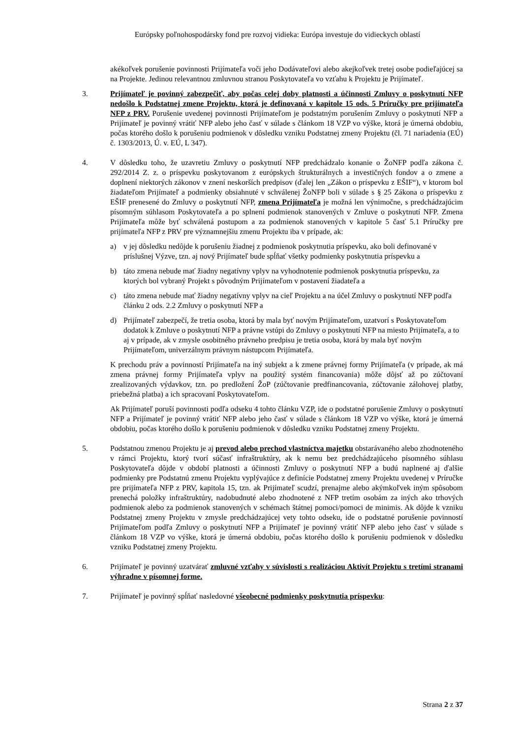Európsky poľnohospodársky fond pre rozvoj vidieka: Európa investuje do vidieckych oblastí
akékoľvek porušenie povinnosti Prijímateľa voči jeho Dodávateľovi alebo akejkoľvek tretej osobe podieľajúcej sa na Projekte. Jedinou relevantnou zmluvnou stranou Poskytovateľa vo vzťahu k Projektu je Prijímateľ.
3. Prijímateľ je povinný zabezpečiť, aby počas celej doby platnosti a účinnosti Zmluvy o poskytnutí NFP nedošlo k Podstatnej zmene Projektu, ktorá je definovaná v kapitole 15 ods. 5 Príručky pre prijímateľa NFP z PRV. Porušenie uvedenej povinnosti Prijímateľom je podstatným porušením Zmluvy o poskytnutí NFP a Prijímateľ je povinný vrátiť NFP alebo jeho časť v súlade s článkom 18 VZP vo výške, ktorá je úmerná obdobiu, počas ktorého došlo k porušeniu podmienok v dôsledku vzniku Podstatnej zmeny Projektu (čl. 71 nariadenia (EÚ) č. 1303/2013, Ú. v. EÚ, L 347).
4. V dôsledku toho, že uzavretiu Zmluvy o poskytnutí NFP predchádzalo konanie o ŽoNFP podľa zákona č. 292/2014 Z. z. o príspevku poskytovanom z európskych štrukturálnych a investičných fondov a o zmene a doplnení niektorých zákonov v znení neskorších predpisov (ďalej len „Zákon o príspevku z EŠIF“), v ktorom bol žiadateľom Prijímateľ a podmienky obsiahnuté v schválenej ŽoNFP boli v súlade s § 25 Zákona o príspevku z EŠIF prenesené do Zmluvy o poskytnutí NFP, zmena Prijímateľa je možná len výnimočne, s predchádzajúcim písomným súhlasom Poskytovateľa a po splnení podmienok stanovených v Zmluve o poskytnutí NFP. Zmena Prijímateľa môže byť schválená postupom a za podmienok stanovených v kapitole 5 časť 5.1 Príručky pre prijímateľa NFP z PRV pre významnejšiu zmenu Projektu iba v prípade, ak:
a) v jej dôsledku nedôjde k porušeniu žiadnej z podmienok poskytnutia príspevku, ako boli definované v príslušnej Výzve, tzn. aj nový Prijímateľ bude spĺňať všetky podmienky poskytnutia príspevku a
b) táto zmena nebude mať žiadny negatívny vplyv na vyhodnotenie podmienok poskytnutia príspevku, za ktorých bol vybraný Projekt s pôvodným Prijímateľom v postavení žiadateľa a
c) táto zmena nebude mať žiadny negatívny vplyv na cieľ Projektu a na účel Zmluvy o poskytnutí NFP podľa článku 2 ods. 2.2 Zmluvy o poskytnutí NFP a
d) Prijímateľ zabezpečí, že tretia osoba, ktorá by mala byť novým Prijímateľom, uzatvorí s Poskytovateľom dodatok k Zmluve o poskytnutí NFP a právne vstúpi do Zmluvy o poskytnutí NFP na miesto Prijímateľa, a to aj v prípade, ak v zmysle osobitného právneho predpisu je tretia osoba, ktorá by mala byť novým Prijímateľom, univerzálnym právnym nástupcom Prijímateľa.
K prechodu práv a povinností Prijímateľa na iný subjekt a k zmene právnej formy Prijímateľa (v prípade, ak má zmena právnej formy Prijímateľa vplyv na použitý systém financovania) môže dôjsť až po zúčtovaní zrealizovaných výdavkov, tzn. po predložení ŽoP (zúčtovanie predfinancovania, zúčtovanie zálohovej platby, priebežná platba) a ich spracovaní Poskytovateľom.
Ak Prijímateľ poruší povinnosti podľa odseku 4 tohto článku VZP, ide o podstatné porušenie Zmluvy o poskytnutí NFP a Prijímateľ je povinný vrátiť NFP alebo jeho časť v súlade s článkom 18 VZP vo výške, ktorá je úmerná obdobiu, počas ktorého došlo k porušeniu podmienok v dôsledku vzniku Podstatnej zmeny Projektu.
5. Podstatnou zmenou Projektu je aj prevod alebo prechod vlastníctva majetku obstarávaného alebo zhodnoteného v rámci Projektu, ktorý tvorí súčasť infraštruktúry, ak k nemu bez predchádzajúceho písomného súhlasu Poskytovateľa dôjde v období platnosti a účinnosti Zmluvy o poskytnutí NFP a budú naplnené aj ďalšie podmienky pre Podstatnú zmenu Projektu vyplývajúce z definície Podstatnej zmeny Projektu uvedenej v Príručke pre prijímateľa NFP z PRV, kapitola 15, tzn. ak Prijímateľ scudzí, prenajme alebo akýmkoľvek iným spôsobom prenechá položky infraštruktúry, nadobudnuté alebo zhodnotené z NFP tretím osobám za iných ako trhových podmienok alebo za podmienok stanovených v schémach štátnej pomoci/pomoci de minimis. Ak dôjde k vzniku Podstatnej zmeny Projektu v zmysle predchádzajúcej vety tohto odseku, ide o podstatné porušenie povinností Prijímateľom podľa Zmluvy o poskytnutí NFP a Prijímateľ je povinný vrátiť NFP alebo jeho časť v súlade s článkom 18 VZP vo výške, ktorá je úmerná obdobiu, počas ktorého došlo k porušeniu podmienok v dôsledku vzniku Podstatnej zmeny Projektu.
6. Prijímateľ je povinný uzatvárať zmluvné vzťahy v súvislosti s realizáciou Aktivít Projektu s tretími stranami výhradne v písomnej forme.
7. Prijímateľ je povinný spĺňať nasledovné všeobecné podmienky poskytnutia príspevku:
Strana 2 z 37